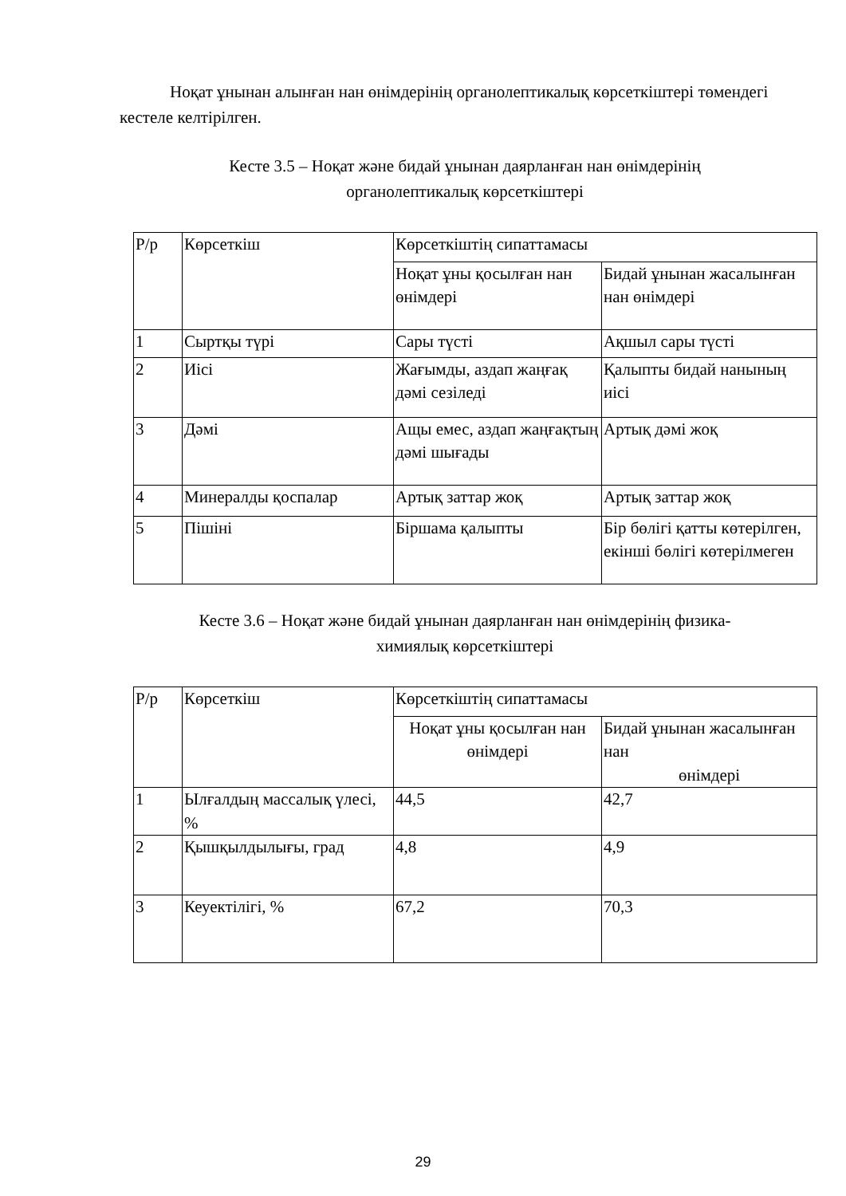Ноқат ұнынан алынған нан өнімдерінің органолептикалық көрсеткіштері төмендегі кестеле келтірілген.
Кесте 3.5 – Ноқат және бидай ұнынан даярланған нан өнімдерінің
органолептикалық көрсеткіштері
| Р/р | Көрсеткіш | Көрсеткіштің сипаттамасы | |
| | | Ноқат ұны қосылған нан өнімдері | Бидай ұнынан жасалынған нан өнімдері |
| 1 | Сыртқы түрі | Сары түсті | Ақшыл сары түсті |
| 2 | Иісі | Жағымды, аздап жаңғақ дәмі сезіледі | Қалыпты бидай нанының иісі |
| 3 | Дәмі | Ащы емес, аздап жаңғақтың дәмі шығады | Артық дәмі жоқ |
| 4 | Минералды қоспалар | Артық заттар жоқ | Артық заттар жоқ |
| 5 | Пішіні | Біршама қалыпты | Бір бөлігі қатты көтерілген, екінші бөлігі көтерілмеген |
Кесте 3.6 – Ноқат және бидай ұнынан даярланған нан өнімдерінің физика-
химиялық көрсеткіштері
| Р/р | Көрсеткіш | Көрсеткіштің сипаттамасы | |
| | | Ноқат ұны қосылған нан өнімдері | Бидай ұнынан жасалынған нан өнімдері |
| 1 | Ылғалдың массалық үлесі, % | 44,5 | 42,7 |
| 2 | Қышқылдылығы, град | 4,8 | 4,9 |
| 3 | Кеуектілігі, % | 67,2 | 70,3 |
29